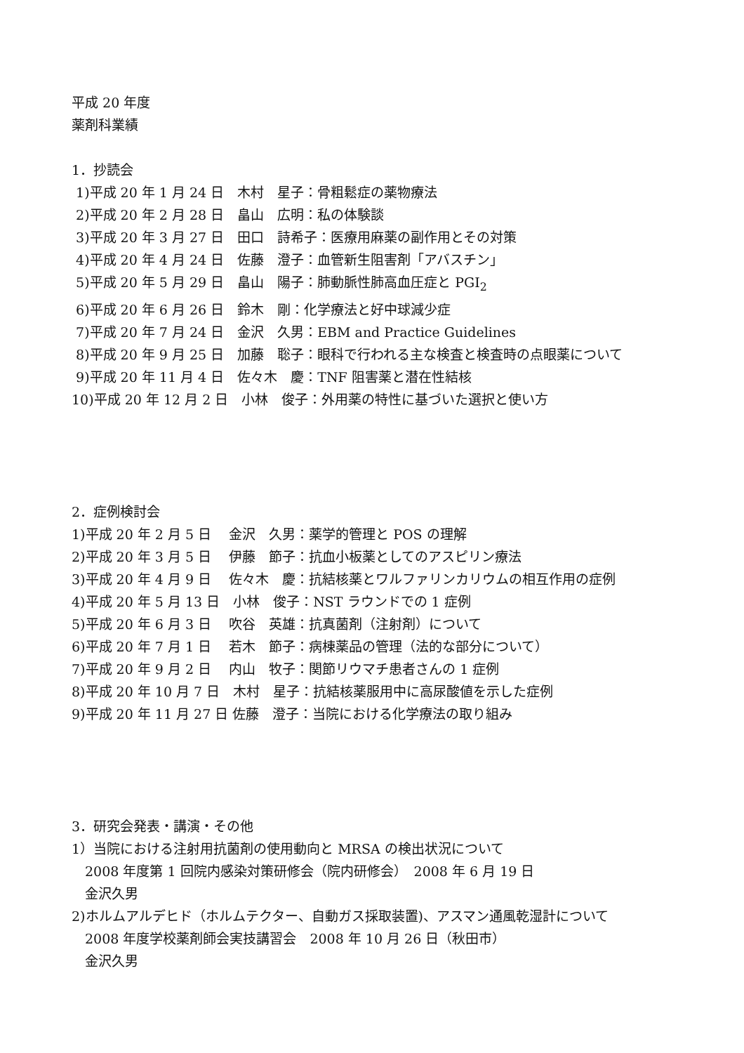平成 20 年度
薬剤科業績
1．抄読会
1)平成 20 年 1 月 24 日　木村　星子：骨粗鬆症の薬物療法
2)平成 20 年 2 月 28 日　畠山　広明：私の体験談
3)平成 20 年 3 月 27 日　田口　詩希子：医療用麻薬の副作用とその対策
4)平成 20 年 4 月 24 日　佐藤　澄子：血管新生阻害剤「アバスチン」
5)平成 20 年 5 月 29 日　畠山　陽子：肺動脈性肺高血圧症と PGI<sub>2</sub>
6)平成 20 年 6 月 26 日　鈴木　剛：化学療法と好中球減少症
7)平成 20 年 7 月 24 日　金沢　久男：EBM and Practice Guidelines
8)平成 20 年 9 月 25 日　加藤　聡子：眼科で行われる主な検査と検査時の点眼薬について
9)平成 20 年 11 月 4 日　佐々木　慶：TNF 阻害薬と潜在性結核
10)平成 20 年 12 月 2 日　小林　俊子：外用薬の特性に基づいた選択と使い方
2．症例検討会
1)平成 20 年 2 月 5 日　 金沢　久男：薬学的管理と POS の理解
2)平成 20 年 3 月 5 日　 伊藤　節子：抗血小板薬としてのアスピリン療法
3)平成 20 年 4 月 9 日　 佐々木　慶：抗結核薬とワルファリンカリウムの相互作用の症例
4)平成 20 年 5 月 13 日　小林　俊子：NST ラウンドでの 1 症例
5)平成 20 年 6 月 3 日　 吹谷　英雄：抗真菌剤（注射剤）について
6)平成 20 年 7 月 1 日　 若木　節子：病棟薬品の管理（法的な部分について）
7)平成 20 年 9 月 2 日　 内山　牧子：関節リウマチ患者さんの 1 症例
8)平成 20 年 10 月 7 日　木村　星子：抗結核薬服用中に高尿酸値を示した症例
9)平成 20 年 11 月 27 日 佐藤　澄子：当院における化学療法の取り組み
3．研究会発表・講演・その他
1）当院における注射用抗菌剤の使用動向と MRSA の検出状況について
　2008 年度第 1 回院内感染対策研修会（院内研修会）　2008 年 6 月 19 日
　金沢久男
2)ホルムアルデヒド（ホルムテクター、自動ガス採取装置)、アスマン通風乾湿計について
　2008 年度学校薬剤師会実技講習会　2008 年 10 月 26 日（秋田市）
　金沢久男